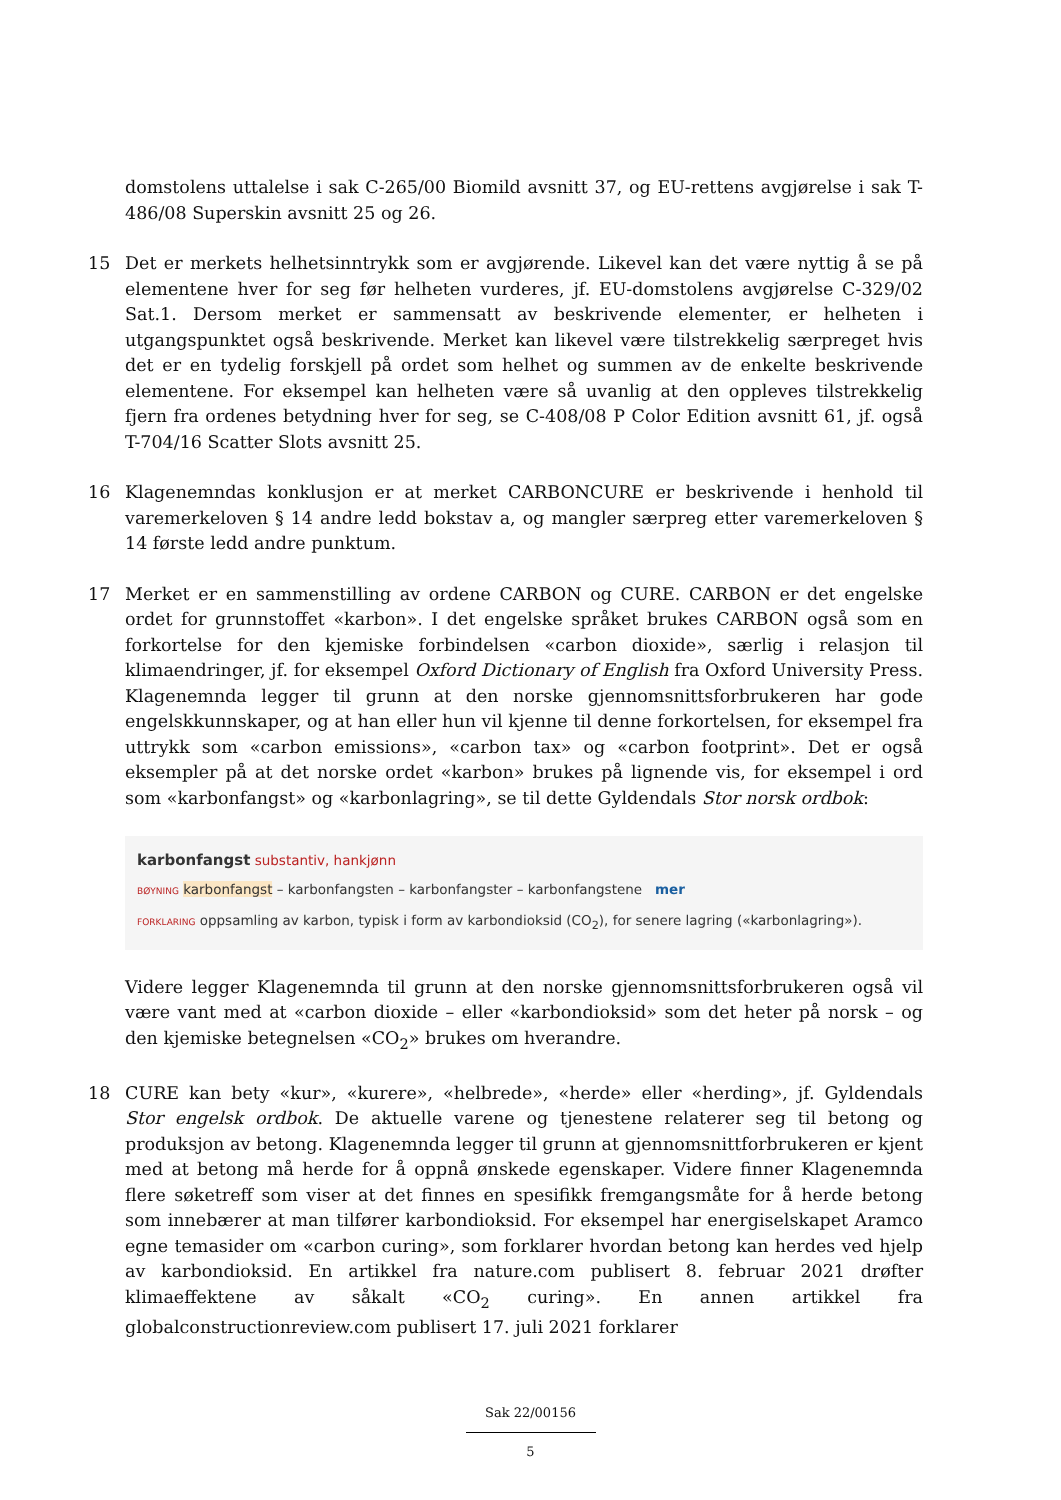domstolens uttalelse i sak C-265/00 Biomild avsnitt 37, og EU-rettens avgjørelse i sak T-486/08 Superskin avsnitt 25 og 26.
15 Det er merkets helhetsinntrykk som er avgjørende. Likevel kan det være nyttig å se på elementene hver for seg før helheten vurderes, jf. EU-domstolens avgjørelse C-329/02 Sat.1. Dersom merket er sammensatt av beskrivende elementer, er helheten i utgangspunktet også beskrivende. Merket kan likevel være tilstrekkelig særpreget hvis det er en tydelig forskjell på ordet som helhet og summen av de enkelte beskrivende elementene. For eksempel kan helheten være så uvanlig at den oppleves tilstrekkelig fjern fra ordenes betydning hver for seg, se C-408/08 P Color Edition avsnitt 61, jf. også T-704/16 Scatter Slots avsnitt 25.
16 Klagenemndas konklusjon er at merket CARBONCURE er beskrivende i henhold til varemerkeloven § 14 andre ledd bokstav a, og mangler særpreg etter varemerkeloven § 14 første ledd andre punktum.
17 Merket er en sammenstilling av ordene CARBON og CURE. CARBON er det engelske ordet for grunnstoffet «karbon». I det engelske språket brukes CARBON også som en forkortelse for den kjemiske forbindelsen «carbon dioxide», særlig i relasjon til klimaendringer, jf. for eksempel Oxford Dictionary of English fra Oxford University Press. Klagenemnda legger til grunn at den norske gjennomsnittsforbrukeren har gode engelskkunnskaper, og at han eller hun vil kjenne til denne forkortelsen, for eksempel fra uttrykk som «carbon emissions», «carbon tax» og «carbon footprint». Det er også eksempler på at det norske ordet «karbon» brukes på lignende vis, for eksempel i ord som «karbonfangst» og «karbonlagring», se til dette Gyldendals Stor norsk ordbok:
karbonfangst substantiv, hankjønn
BØYNING karbonfangst – karbonfangsten – karbonfangster – karbonfangstene mer
FORKLARING oppsamling av karbon, typisk i form av karbondioksid (CO<sub>2</sub>), for senere lagring («karbonlagring»).
Videre legger Klagenemnda til grunn at den norske gjennomsnittsforbrukeren også vil være vant med at «carbon dioxide – eller «karbondioksid» som det heter på norsk – og den kjemiske betegnelsen «CO<sub>2</sub>» brukes om hverandre.
18 CURE kan bety «kur», «kurere», «helbrede», «herde» eller «herding», jf. Gyldendals Stor engelsk ordbok. De aktuelle varene og tjenestene relaterer seg til betong og produksjon av betong. Klagenemnda legger til grunn at gjennomsnittforbrukeren er kjent med at betong må herde for å oppnå ønskede egenskaper. Videre finner Klagenemnda flere søketreff som viser at det finnes en spesifikk fremgangsmåte for å herde betong som innebærer at man tilfører karbondioksid. For eksempel har energiselskapet Aramco egne temasider om «carbon curing», som forklarer hvordan betong kan herdes ved hjelp av karbondioksid. En artikkel fra nature.com publisert 8. februar 2021 drøfter klimaeffektene av såkalt «CO<sub>2</sub> curing». En annen artikkel fra globalconstructionreview.com publisert 17. juli 2021 forklarer
Sak 22/00156
5